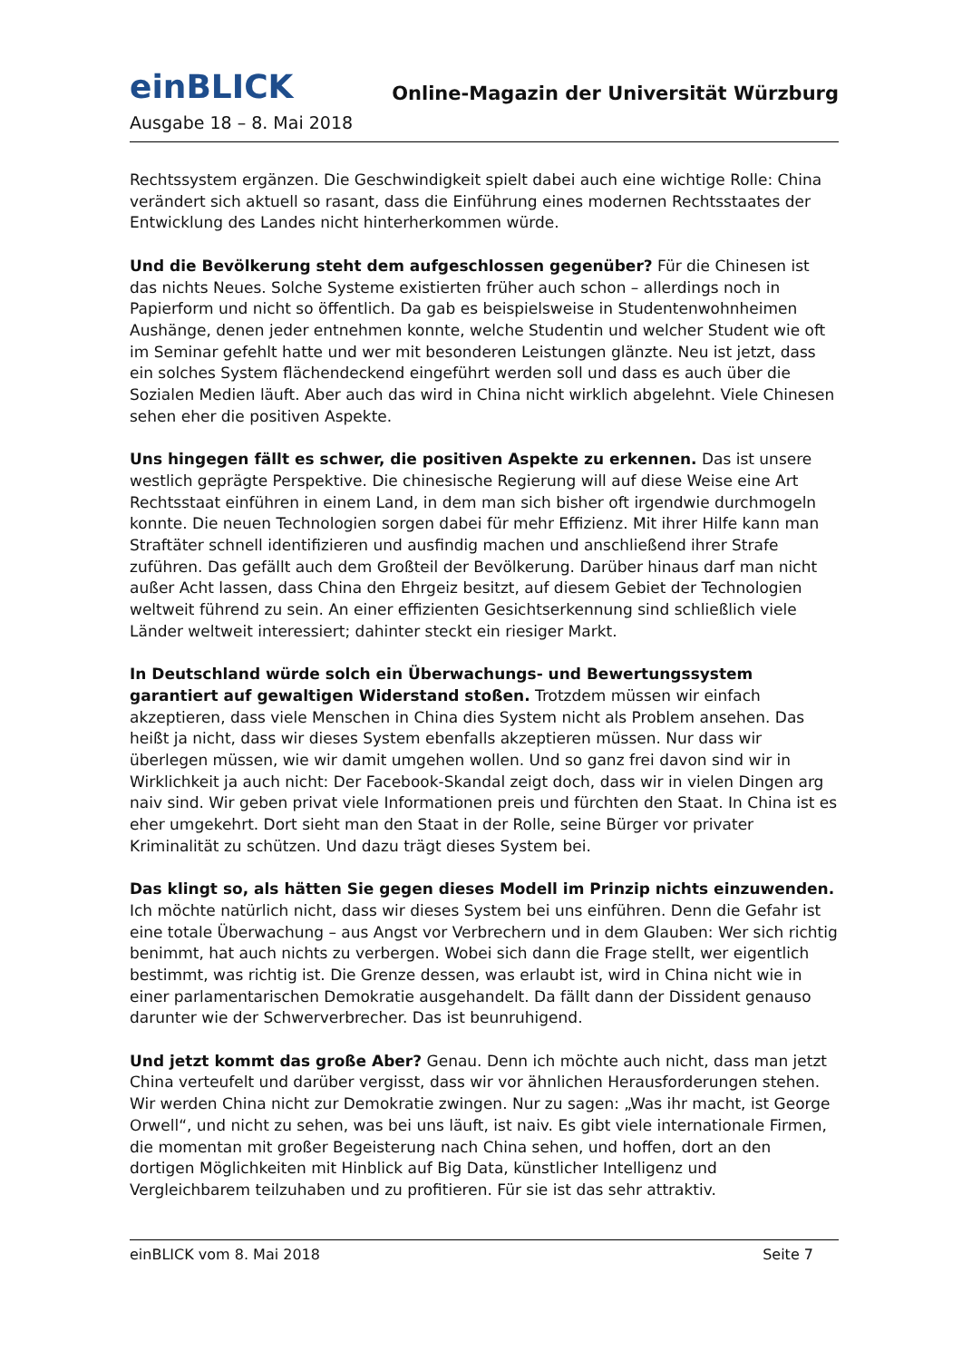einBLICK
Online-Magazin der Universität Würzburg
Ausgabe 18 – 8. Mai 2018
Rechtssystem ergänzen. Die Geschwindigkeit spielt dabei auch eine wichtige Rolle: China verändert sich aktuell so rasant, dass die Einführung eines modernen Rechtsstaates der Entwicklung des Landes nicht hinterherkommen würde.
Und die Bevölkerung steht dem aufgeschlossen gegenüber? Für die Chinesen ist das nichts Neues. Solche Systeme existierten früher auch schon – allerdings noch in Papierform und nicht so öffentlich. Da gab es beispielsweise in Studentenwohnheimen Aushänge, denen jeder entnehmen konnte, welche Studentin und welcher Student wie oft im Seminar gefehlt hatte und wer mit besonderen Leistungen glänzte. Neu ist jetzt, dass ein solches System flächendeckend eingeführt werden soll und dass es auch über die Sozialen Medien läuft. Aber auch das wird in China nicht wirklich abgelehnt. Viele Chinesen sehen eher die positiven Aspekte.
Uns hingegen fällt es schwer, die positiven Aspekte zu erkennen. Das ist unsere westlich geprägte Perspektive. Die chinesische Regierung will auf diese Weise eine Art Rechtsstaat einführen in einem Land, in dem man sich bisher oft irgendwie durchmogeln konnte. Die neuen Technologien sorgen dabei für mehr Effizienz. Mit ihrer Hilfe kann man Straftäter schnell identifizieren und ausfindig machen und anschließend ihrer Strafe zuführen. Das gefällt auch dem Großteil der Bevölkerung. Darüber hinaus darf man nicht außer Acht lassen, dass China den Ehrgeiz besitzt, auf diesem Gebiet der Technologien weltweit führend zu sein. An einer effizienten Gesichtserkennung sind schließlich viele Länder weltweit interessiert; dahinter steckt ein riesiger Markt.
In Deutschland würde solch ein Überwachungs- und Bewertungssystem garantiert auf gewaltigen Widerstand stoßen. Trotzdem müssen wir einfach akzeptieren, dass viele Menschen in China dies System nicht als Problem ansehen. Das heißt ja nicht, dass wir dieses System ebenfalls akzeptieren müssen. Nur dass wir überlegen müssen, wie wir damit umgehen wollen. Und so ganz frei davon sind wir in Wirklichkeit ja auch nicht: Der Facebook-Skandal zeigt doch, dass wir in vielen Dingen arg naiv sind. Wir geben privat viele Informationen preis und fürchten den Staat. In China ist es eher umgekehrt. Dort sieht man den Staat in der Rolle, seine Bürger vor privater Kriminalität zu schützen. Und dazu trägt dieses System bei.
Das klingt so, als hätten Sie gegen dieses Modell im Prinzip nichts einzuwenden. Ich möchte natürlich nicht, dass wir dieses System bei uns einführen. Denn die Gefahr ist eine totale Überwachung – aus Angst vor Verbrechern und in dem Glauben: Wer sich richtig benimmt, hat auch nichts zu verbergen. Wobei sich dann die Frage stellt, wer eigentlich bestimmt, was richtig ist. Die Grenze dessen, was erlaubt ist, wird in China nicht wie in einer parlamentarischen Demokratie ausgehandelt. Da fällt dann der Dissident genauso darunter wie der Schwerverbrecher. Das ist beunruhigend.
Und jetzt kommt das große Aber? Genau. Denn ich möchte auch nicht, dass man jetzt China verteufelt und darüber vergisst, dass wir vor ähnlichen Herausforderungen stehen. Wir werden China nicht zur Demokratie zwingen. Nur zu sagen: „Was ihr macht, ist George Orwell“, und nicht zu sehen, was bei uns läuft, ist naiv. Es gibt viele internationale Firmen, die momentan mit großer Begeisterung nach China sehen, und hoffen, dort an den dortigen Möglichkeiten mit Hinblick auf Big Data, künstlicher Intelligenz und Vergleichbarem teilzuhaben und zu profitieren. Für sie ist das sehr attraktiv.
einBLICK vom 8. Mai 2018 Seite 7